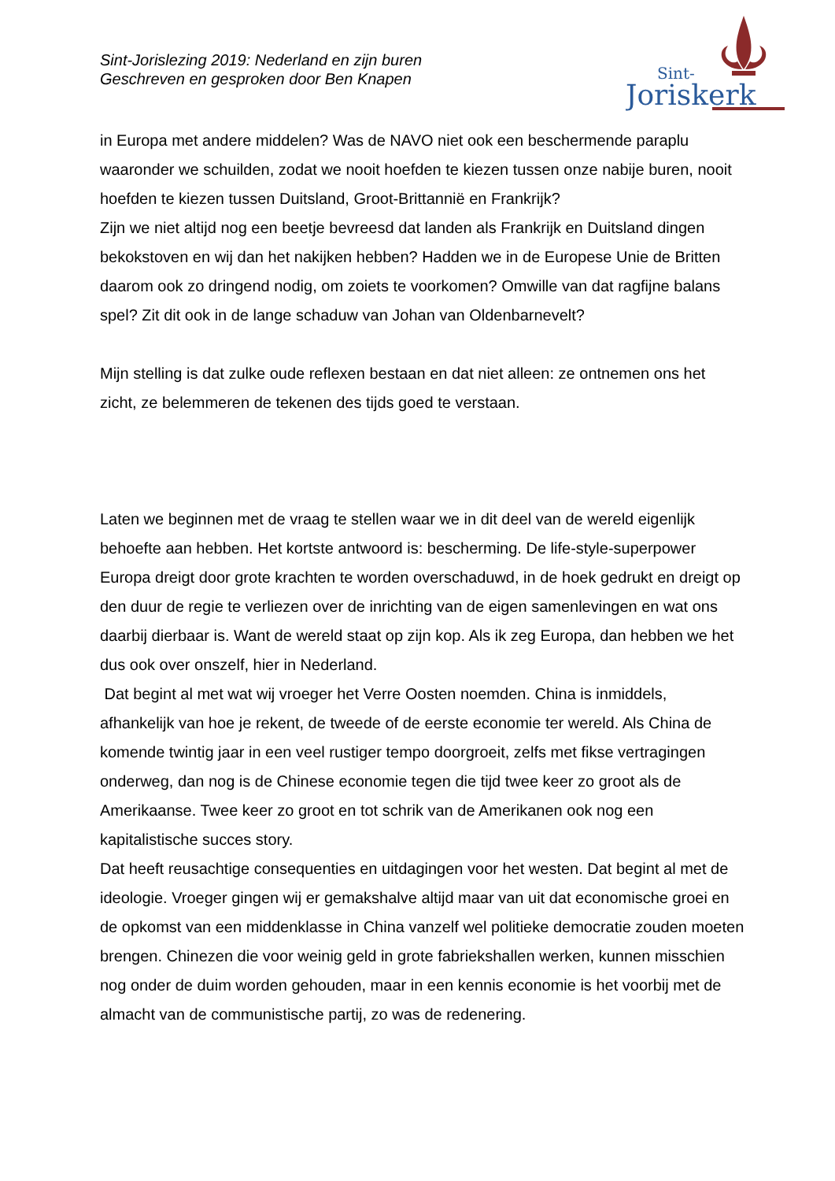Sint-Jorislezing 2019: Nederland en zijn buren
Geschreven en gesproken door Ben Knapen
Sint-
Joriskerk
in Europa met andere middelen? Was de NAVO niet ook een beschermende paraplu waaronder we schuilden, zodat we nooit hoefden te kiezen tussen onze nabije buren, nooit hoefden te kiezen tussen Duitsland, Groot-Brittannië en Frankrijk?
Zijn we niet altijd nog een beetje bevreesd dat landen als Frankrijk en Duitsland dingen bekokstoven en wij dan het nakijken hebben? Hadden we in de Europese Unie de Britten daarom ook zo dringend nodig, om zoiets te voorkomen? Omwille van dat ragfijne balans spel? Zit dit ook in de lange schaduw van Johan van Oldenbarnevelt?
Mijn stelling is dat zulke oude reflexen bestaan en dat niet alleen: ze ontnemen ons het zicht, ze belemmeren de tekenen des tijds goed te verstaan.
Laten we beginnen met de vraag te stellen waar we in dit deel van de wereld eigenlijk behoefte aan hebben. Het kortste antwoord is: bescherming. De life-style-superpower Europa dreigt door grote krachten te worden overschaduwd, in de hoek gedrukt en dreigt op den duur de regie te verliezen over de inrichting van de eigen samenlevingen en wat ons daarbij dierbaar is. Want de wereld staat op zijn kop. Als ik zeg Europa, dan hebben we het dus ook over onszelf, hier in Nederland.
Dat begint al met wat wij vroeger het Verre Oosten noemden. China is inmiddels, afhankelijk van hoe je rekent, de tweede of de eerste economie ter wereld. Als China de komende twintig jaar in een veel rustiger tempo doorgroeit, zelfs met fikse vertragingen onderweg, dan nog is de Chinese economie tegen die tijd twee keer zo groot als de Amerikaanse. Twee keer zo groot en tot schrik van de Amerikanen ook nog een kapitalistische succes story.
Dat heeft reusachtige consequenties en uitdagingen voor het westen. Dat begint al met de ideologie. Vroeger gingen wij er gemakshalve altijd maar van uit dat economische groei en de opkomst van een middenklasse in China vanzelf wel politieke democratie zouden moeten brengen. Chinezen die voor weinig geld in grote fabriekshallen werken, kunnen misschien nog onder de duim worden gehouden, maar in een kennis economie is het voorbij met de almacht van de communistische partij, zo was de redenering.